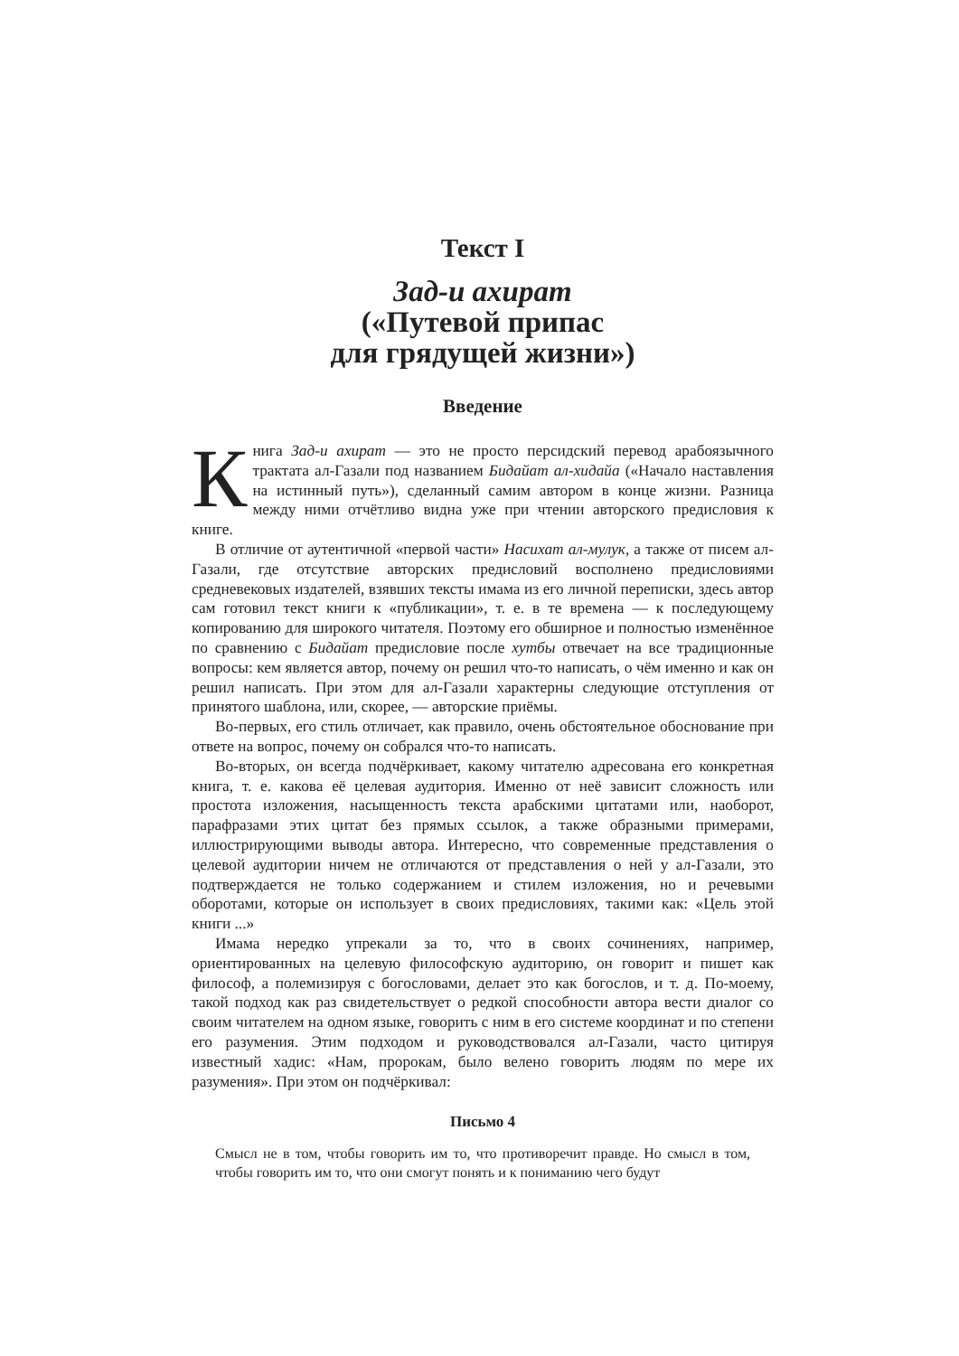Текст I
Зад-и ахират
(«Путевой припас
для грядущей жизни»)
Введение
Книга Зад-и ахират — это не просто персидский перевод арабоязычного трактата ал-Газали под названием Бидайат ал-хидайа («Начало наставления на истинный путь»), сделанный самим автором в конце жизни. Разница между ними отчётливо видна уже при чтении авторского предисловия к книге.
В отличие от аутентичной «первой части» Насихат ал-мулук, а также от писем ал-Газали, где отсутствие авторских предисловий восполнено предисловиями средневековых издателей, взявших тексты имама из его личной переписки, здесь автор сам готовил текст книги к «публикации», т. е. в те времена — к последующему копированию для широкого читателя. Поэтому его обширное и полностью изменённое по сравнению с Бидайат предисловие после хутбы отвечает на все традиционные вопросы: кем является автор, почему он решил что-то написать, о чём именно и как он решил написать. При этом для ал-Газали характерны следующие отступления от принятого шаблона, или, скорее, — авторские приёмы.
Во-первых, его стиль отличает, как правило, очень обстоятельное обоснование при ответе на вопрос, почему он собрался что-то написать.
Во-вторых, он всегда подчёркивает, какому читателю адресована его конкретная книга, т. е. какова её целевая аудитория. Именно от неё зависит сложность или простота изложения, насыщенность текста арабскими цитатами или, наоборот, парафразами этих цитат без прямых ссылок, а также образными примерами, иллюстрирующими выводы автора. Интересно, что современные представления о целевой аудитории ничем не отличаются от представления о ней у ал-Газали, это подтверждается не только содержанием и стилем изложения, но и речевыми оборотами, которые он использует в своих предисловиях, такими как: «Цель этой книги ...»
Имама нередко упрекали за то, что в своих сочинениях, например, ориентированных на целевую философскую аудиторию, он говорит и пишет как философ, а полемизируя с богословами, делает это как богослов, и т. д. По-моему, такой подход как раз свидетельствует о редкой способности автора вести диалог со своим читателем на одном языке, говорить с ним в его системе координат и по степени его разумения. Этим подходом и руководствовался ал-Газали, часто цитируя известный хадис: «Нам, пророкам, было велено говорить людям по мере их разумения». При этом он подчёркивал:
Письмо 4
Смысл не в том, чтобы говорить им то, что противоречит правде. Но смысл в том, чтобы говорить им то, что они смогут понять и к пониманию чего будут